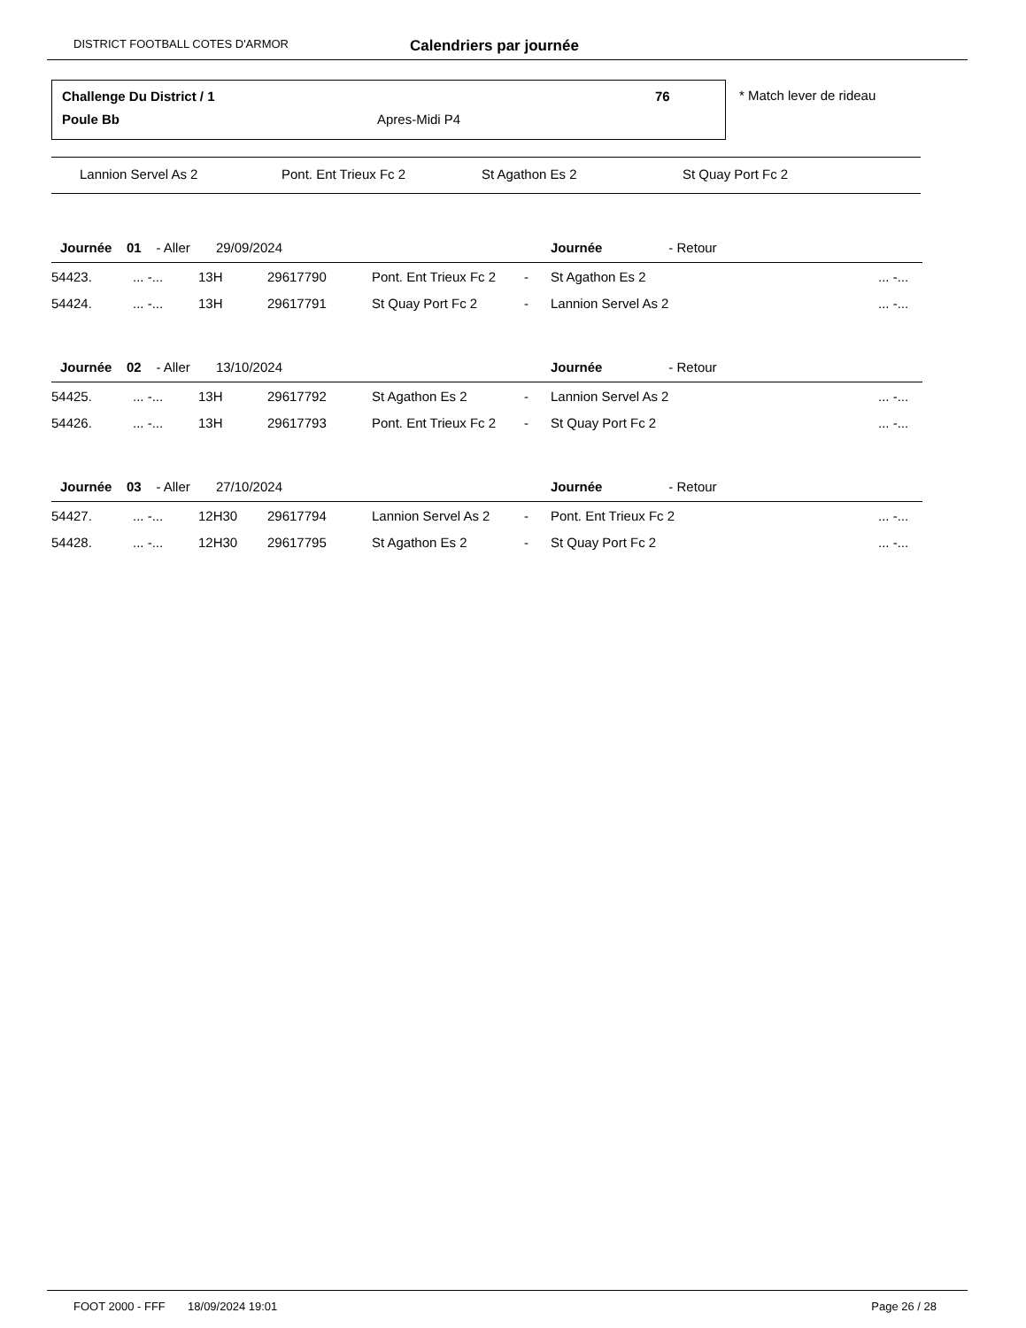DISTRICT FOOTBALL COTES D'ARMOR Calendriers par journée
Challenge Du District / 1 76
Poule Bb Apres-Midi P4
* Match lever de rideau
Lannion Servel As 2 Pont. Ent Trieux Fc 2 St Agathon Es 2 St Quay Port Fc 2
| Journée 01 - Aller 29/09/2024 | | | | | | Journée - Retour | |
| 54423. | ... -... | 13H | 29617790 | Pont. Ent Trieux Fc 2 | - | St Agathon Es 2 | ... -... |
| 54424. | ... -... | 13H | 29617791 | St Quay Port Fc 2 | - | Lannion Servel As 2 | ... -... |
| Journée 02 - Aller 13/10/2024 | | | | | | Journée - Retour | |
| 54425. | ... -... | 13H | 29617792 | St Agathon Es 2 | - | Lannion Servel As 2 | ... -... |
| 54426. | ... -... | 13H | 29617793 | Pont. Ent Trieux Fc 2 | - | St Quay Port Fc 2 | ... -... |
| Journée 03 - Aller 27/10/2024 | | | | | | Journée - Retour | |
| 54427. | ... -... | 12H30 | 29617794 | Lannion Servel As 2 | - | Pont. Ent Trieux Fc 2 | ... -... |
| 54428. | ... -... | 12H30 | 29617795 | St Agathon Es 2 | - | St Quay Port Fc 2 | ... -... |
FOOT 2000 - FFF 18/09/2024 19:01 Page 26 / 28